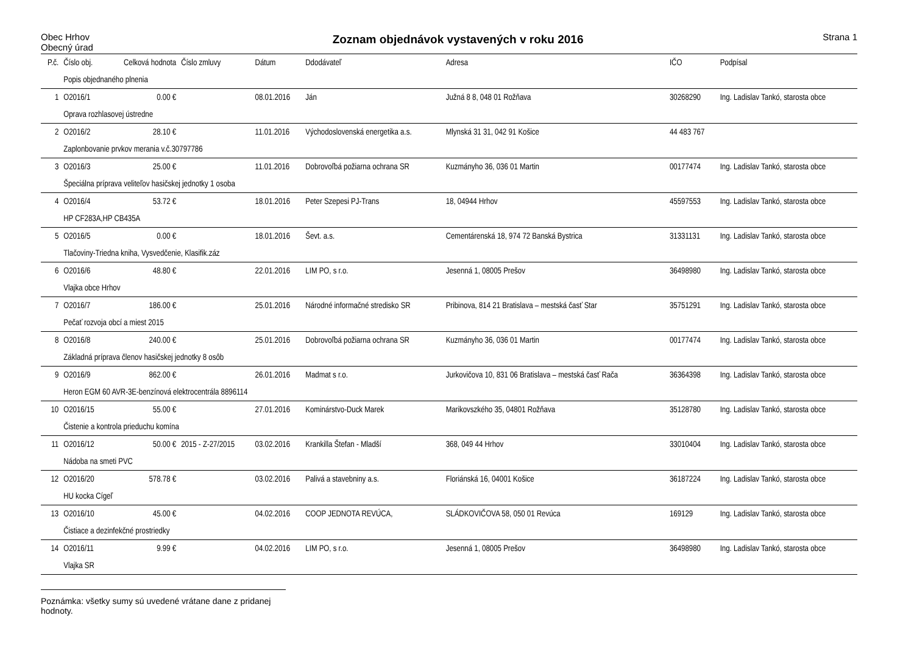Obec Hrhov
Obecný úrad
Zoznam objednávok vystavených v roku 2016
Strana 1
| P.č. | Číslo obj. | Celková hodnota | Číslo zmluvy | Dátum | Ddodávateľ | Adresa | IČO | Podpísal |
| --- | --- | --- | --- | --- | --- | --- | --- | --- |
| | Popis objednaného plnenia | | | | | | | |
| 1 | O2016/1 | 0.00 € | | 08.01.2016 | Ján | Južná 8 8, 048 01 Rožňava | 30268290 | Ing. Ladislav Tankó, starosta obce |
| | Oprava rozhlasovej ústredne | | | | | | | |
| 2 | O2016/2 | 28.10 € | | 11.01.2016 | Východoslovenská energetika a.s. | Mlynská 31 31, 042 91 Košice | 44 483 767 | |
| | Zaplonbovanie prvkov merania v.č.30797786 | | | | | | | |
| 3 | O2016/3 | 25.00 € | | 11.01.2016 | Dobrovoľbá požiarna ochrana SR | Kuzmányho 36, 036 01 Martin | 00177474 | Ing. Ladislav Tankó, starosta obce |
| | Špeciálna príprava veliteľov hasičskej jednotky 1 osoba | | | | | | | |
| 4 | O2016/4 | 53.72 € | | 18.01.2016 | Peter Szepesi PJ-Trans | 18, 04944 Hrhov | 45597553 | Ing. Ladislav Tankó, starosta obce |
| | HP CF283A,HP CB435A | | | | | | | |
| 5 | O2016/5 | 0.00 € | | 18.01.2016 | Ševt. a.s. | Cementárenská 18, 974 72 Banská Bystrica | 31331131 | Ing. Ladislav Tankó, starosta obce |
| | Tlačoviny-Triedna kniha, Vysvedčenie, Klasifik.záz | | | | | | | |
| 6 | O2016/6 | 48.80 € | | 22.01.2016 | LIM PO, s r.o. | Jesenná 1, 08005 Prešov | 36498980 | Ing. Ladislav Tankó, starosta obce |
| | Vlajka obce Hrhov | | | | | | | |
| 7 | O2016/7 | 186.00 € | | 25.01.2016 | Národné informačné stredisko SR | Pribinova, 814 21 Bratislava – mestská časť Star | 35751291 | Ing. Ladislav Tankó, starosta obce |
| | Pečať rozvoja obcí a miest 2015 | | | | | | | |
| 8 | O2016/8 | 240.00 € | | 25.01.2016 | Dobrovoľbá požiarna ochrana SR | Kuzmányho 36, 036 01 Martin | 00177474 | Ing. Ladislav Tankó, starosta obce |
| | Základná príprava členov hasičskej jednotky 8 osôb | | | | | | | |
| 9 | O2016/9 | 862.00 € | | 26.01.2016 | Madmat s r.o. | Jurkovičova 10, 831 06 Bratislava – mestská časť Rača | 36364398 | Ing. Ladislav Tankó, starosta obce |
| | Heron EGM 60 AVR-3E-benzínová elektrocentrála 8896114 | | | | | | | |
| 10 | O2016/15 | 55.00 € | | 27.01.2016 | Kominárstvo-Duck Marek | Marikovszkého 35, 04801 Rožňava | 35128780 | Ing. Ladislav Tankó, starosta obce |
| | Čistenie a kontrola prieduchu komína | | | | | | | |
| 11 | O2016/12 | 50.00 € | 2015 - Z-27/2015 | 03.02.2016 | Krankilla Štefan - Mladší | 368, 049 44 Hrhov | 33010404 | Ing. Ladislav Tankó, starosta obce |
| | Nádoba na smeti PVC | | | | | | | |
| 12 | O2016/20 | 578.78 € | | 03.02.2016 | Palivá a stavebniny a.s. | Floriánská 16, 04001 Košice | 36187224 | Ing. Ladislav Tankó, starosta obce |
| | HU kocka Cígeľ | | | | | | | |
| 13 | O2016/10 | 45.00 € | | 04.02.2016 | COOP JEDNOTA REVÚCA, | SLÁDKOVIČOVA 58, 050 01 Revúca | 169129 | Ing. Ladislav Tankó, starosta obce |
| | Čistiace a dezinfekčné prostriedky | | | | | | | |
| 14 | O2016/11 | 9.99 € | | 04.02.2016 | LIM PO, s r.o. | Jesenná 1, 08005 Prešov | 36498980 | Ing. Ladislav Tankó, starosta obce |
| | Vlajka SR | | | | | | | |
Poznámka: všetky sumy sú uvedené vrátane dane z pridanej hodnoty.